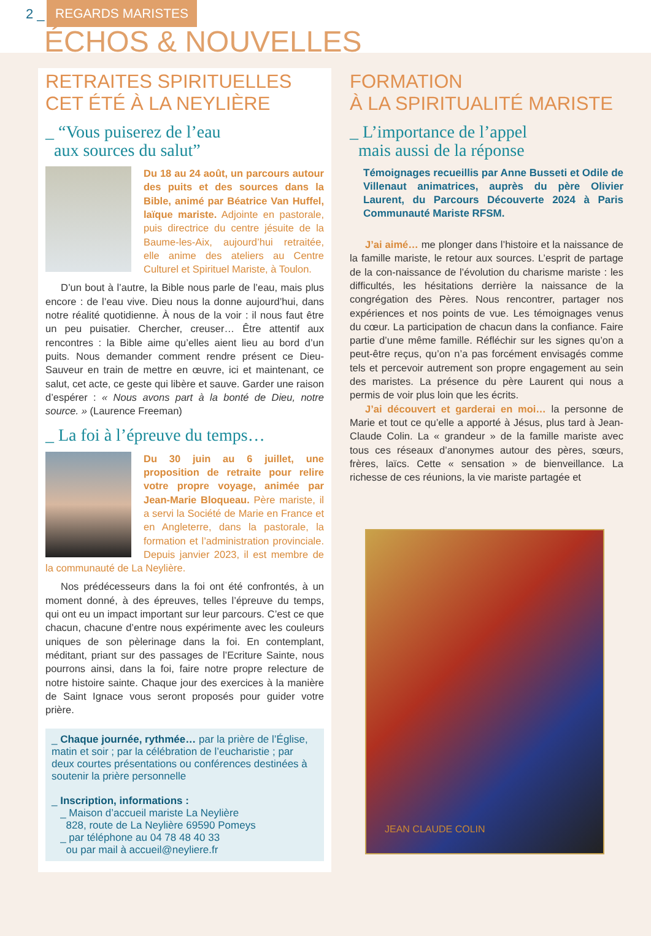2 _ REGARDS MARISTES
ÉCHOS & NOUVELLES
RETRAITES SPIRITUELLES
CET ÉTÉ À LA NEYLIÈRE
_ “Vous puiserez de l’eau
aux sources du salut”
Du 18 au 24 août, un parcours autour des puits et des sources dans la Bible, animé par Béatrice Van Huffel, laïque mariste. Adjointe en pastorale, puis directrice du centre jésuite de la Baume-les-Aix, aujourd’hui retraitée, elle anime des ateliers au Centre Culturel et Spirituel Mariste, à Toulon.
D’un bout à l’autre, la Bible nous parle de l’eau, mais plus encore : de l’eau vive. Dieu nous la donne aujourd’hui, dans notre réalité quotidienne. À nous de la voir : il nous faut être un peu puisatier. Chercher, creuser… Être attentif aux rencontres : la Bible aime qu’elles aient lieu au bord d’un puits. Nous demander comment rendre présent ce Dieu-Sauveur en train de mettre en œuvre, ici et maintenant, ce salut, cet acte, ce geste qui libère et sauve. Garder une raison d’espérer : « Nous avons part à la bonté de Dieu, notre source. » (Laurence Freeman)
_ La foi à l’épreuve du temps…
Du 30 juin au 6 juillet, une proposition de retraite pour relire votre propre voyage, animée par Jean-Marie Bloqueau. Père mariste, il a servi la Société de Marie en France et en Angleterre, dans la pastorale, la formation et l’administration provinciale. Depuis janvier 2023, il est membre de la communauté de La Neylière.
Nos prédécesseurs dans la foi ont été confrontés, à un moment donné, à des épreuves, telles l’épreuve du temps, qui ont eu un impact important sur leur parcours. C’est ce que chacun, chacune d’entre nous expérimente avec les couleurs uniques de son pèlerinage dans la foi. En contemplant, méditant, priant sur des passages de l’Ecriture Sainte, nous pourrons ainsi, dans la foi, faire notre propre relecture de notre histoire sainte. Chaque jour des exercices à la manière de Saint Ignace vous seront proposés pour guider votre prière.
_ Chaque journée, rythmée… par la prière de l’Église, matin et soir ; par la célébration de l’eucharistie ; par deux courtes présentations ou conférences destinées à soutenir la prière personnelle
_ Inscription, informations :
_ Maison d’accueil mariste La Neylière
828, route de La Neylière 69590 Pomeys
_ par téléphone au 04 78 48 40 33
ou par mail à accueil@neyliere.fr
FORMATION
À LA SPIRITUALITÉ MARISTE
_ L’importance de l’appel
mais aussi de la réponse
Témoignages recueillis par Anne Busseti et Odile de Villenaut animatrices, auprès du père Olivier Laurent, du Parcours Découverte 2024 à Paris Communauté Mariste RFSM.
J’ai aimé… me plonger dans l’histoire et la naissance de la famille mariste, le retour aux sources. L’esprit de partage de la con-naissance de l’évolution du charisme mariste : les difficultés, les hésitations derrière la naissance de la congrégation des Pères. Nous rencontrer, partager nos expériences et nos points de vue. Les témoignages venus du cœur. La participation de chacun dans la confiance. Faire partie d’une même famille. Réfléchir sur les signes qu’on a peut-être reçus, qu’on n’a pas forcément envisagés comme tels et percevoir autrement son propre engagement au sein des maristes. La présence du père Laurent qui nous a permis de voir plus loin que les écrits.
J’ai découvert et garderai en moi… la personne de Marie et tout ce qu’elle a apporté à Jésus, plus tard à Jean-Claude Colin. La « grandeur » de la famille mariste avec tous ces réseaux d’anonymes autour des pères, sœurs, frères, laïcs. Cette « sensation » de bienveillance. La richesse de ces réunions, la vie mariste partagée et
JEAN CLAUDE COLIN